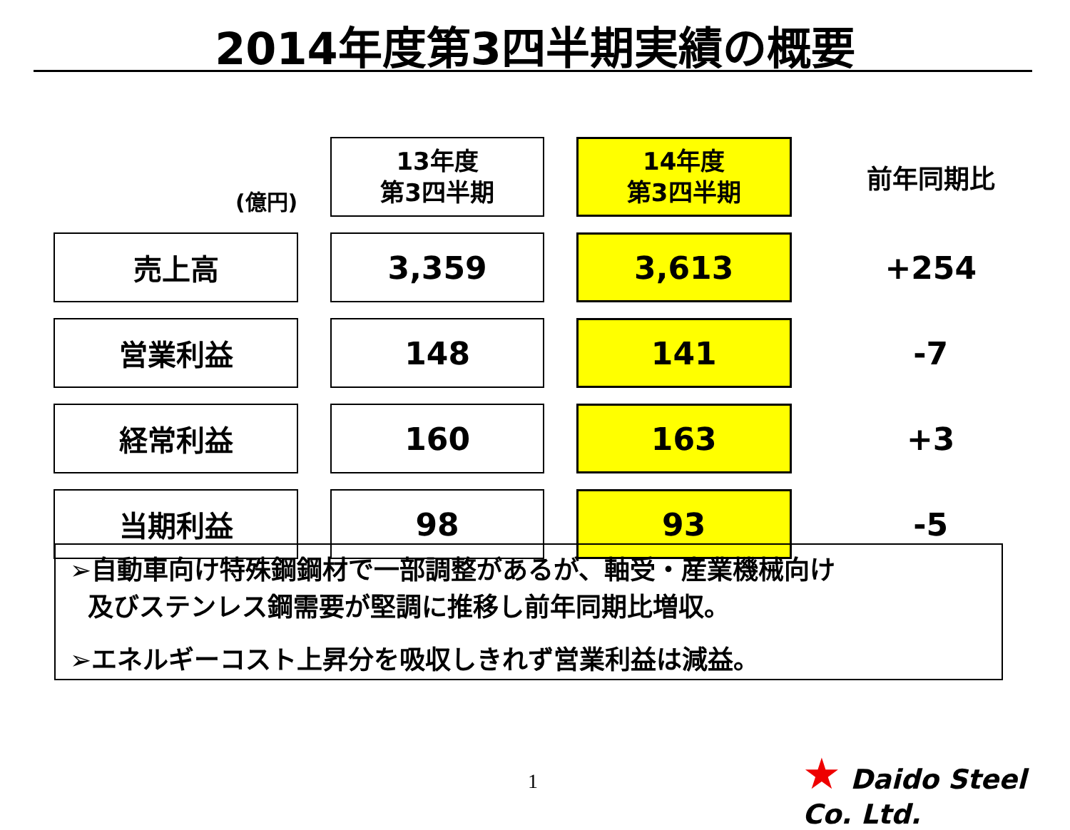2014年度第3四半期実績の概要
| (億円) | 13年度 第3四半期 | 14年度 第3四半期 | 前年同期比 |
| --- | --- | --- | --- |
| 売上高 | 3,359 | 3,613 | +254 |
| 営業利益 | 148 | 141 | -7 |
| 経常利益 | 160 | 163 | +3 |
| 当期利益 | 98 | 93 | -5 |
➢自動車向け特殊鋼鋼材で一部調整があるが、軸受・産業機械向け
及びステンレス鋼需要が堅調に推移し前年同期比増収。
➢エネルギーコスト上昇分を吸収しきれず営業利益は減益。
1
★ Daido Steel Co. Ltd.